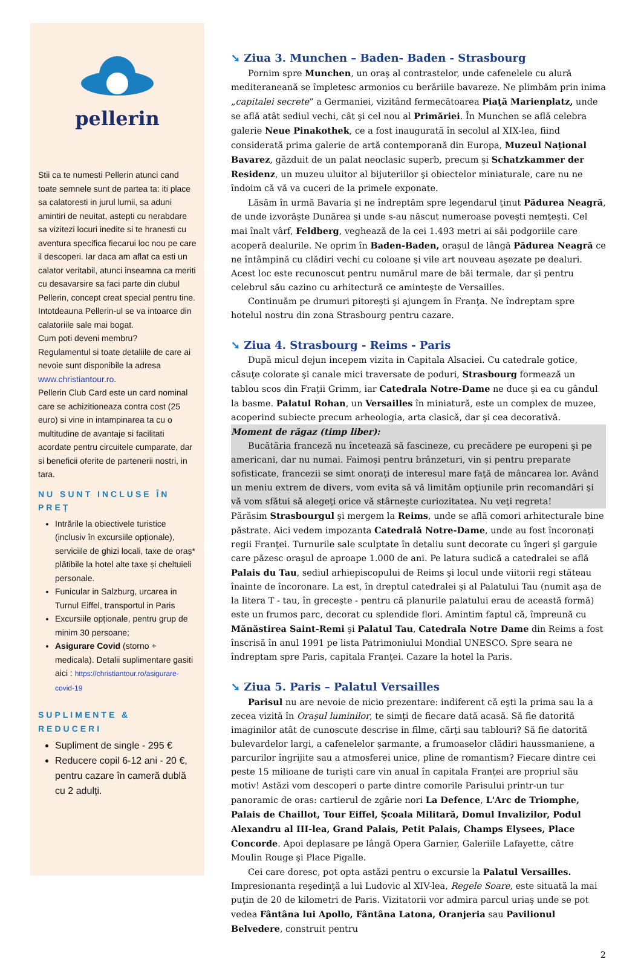pellerin
Stii ca te numesti Pellerin atunci cand toate semnele sunt de partea ta: iti place sa calatoresti in jurul lumii, sa aduni amintiri de neuitat, astepti cu nerabdare sa vizitezi locuri inedite si te hranesti cu aventura specifica fiecarui loc nou pe care il descoperi. Iar daca am aflat ca esti un calator veritabil, atunci inseamna ca meriti cu desavarsire sa faci parte din clubul Pellerin, concept creat special pentru tine. Intotdeauna Pellerin-ul se va intoarce din calatoriile sale mai bogat.
Cum poti deveni membru?
Regulamentul si toate detaliile de care ai nevoie sunt disponibile la adresa www.christiantour.ro.
Pellerin Club Card este un card nominal care se achizitioneaza contra cost (25 euro) si vine in intampinarea ta cu o multitudine de avantaje si facilitati acordate pentru circuitele cumparate, dar si beneficii oferite de partenerii nostri, in tara.
NU SUNT INCLUSE ÎN PREȚ
Intrările la obiectivele turistice (inclusiv în excursiile opționale), serviciile de ghizi locali, taxe de oraș* plătibile la hotel alte taxe și cheltuieli personale.
Funicular in Salzburg, urcarea in Turnul Eiffel, transportul in Paris
Excursiile opționale, pentru grup de minim 30 persoane;
Asigurare Covid (storno + medicala). Detalii suplimentare gasiti aici : https://christiantour.ro/asigurare-covid-19
SUPLIMENTE & REDUCERI
Supliment de single - 295 €
Reducere copil 6-12 ani - 20 €, pentru cazare în cameră dublă cu 2 adulți.
➘ Ziua 3. Munchen – Baden- Baden - Strasbourg
Pornim spre Munchen, un oraş al contrastelor, unde cafenelele cu alură mediteraneană se împletesc armonios cu berăriile bavareze. Ne plimbăm prin inima „capitalei secrete” a Germaniei, vizitând fermecătoarea Piaţă Marienplatz, unde se află atât sediul vechi, cât şi cel nou al Primăriei. În Munchen se află celebra galerie Neue Pinakothek, ce a fost inaugurată în secolul al XIX-lea, fiind considerată prima galerie de artă contemporană din Europa, Muzeul Naţional Bavarez, găzduit de un palat neoclasic superb, precum şi Schatzkammer der Residenz, un muzeu uluitor al bijuteriilor şi obiectelor miniaturale, care nu ne îndoim că vă va cuceri de la primele exponate.
Lăsăm în urmă Bavaria şi ne îndreptăm spre legendarul ţinut Pădurea Neagră, de unde izvorăşte Dunărea şi unde s-au născut numeroase poveşti nemţeşti. Cel mai înalt vârf, Feldberg, veghează de la cei 1.493 metri ai săi podgoriile care acoperă dealurile. Ne oprim în Baden-Baden, oraşul de lângă Pădurea Neagră ce ne întâmpină cu clădiri vechi cu coloane şi vile art nouveau aşezate pe dealuri. Acest loc este recunoscut pentru numărul mare de băi termale, dar şi pentru celebrul său cazino cu arhitectură ce aminteşte de Versailles.
Continuăm pe drumuri pitoreşti şi ajungem în Franţa. Ne îndreptam spre hotelul nostru din zona Strasbourg pentru cazare.
➘ Ziua 4. Strasbourg - Reims - Paris
După micul dejun incepem vizita in Capitala Alsaciei. Cu catedrale gotice, căsuţe colorate şi canale mici traversate de poduri, Strasbourg formează un tablou scos din Fraţii Grimm, iar Catedrala Notre-Dame ne duce şi ea cu gândul la basme. Palatul Rohan, un Versailles în miniatură, este un complex de muzee, acoperind subiecte precum arheologia, arta clasică, dar şi cea decorativă.
Moment de răgaz (timp liber):
Bucătăria franceză nu încetează să fascineze, cu precădere pe europeni şi pe americani, dar nu numai. Faimoşi pentru brânzeturi, vin şi pentru preparate sofisticate, francezii se simt onoraţi de interesul mare faţă de mâncarea lor. Având un meniu extrem de divers, vom evita să vă limităm opţiunile prin recomandări şi vă vom sfătui să alegeţi orice vă stârneşte curiozitatea. Nu veţi regreta!
Părăsim Strasbourgul şi mergem la Reims, unde se află comori arhitecturale bine păstrate. Aici vedem impozanta Catedrală Notre-Dame, unde au fost încoronaţi regii Franţei. Turnurile sale sculptate în detaliu sunt decorate cu îngeri şi garguie care păzesc oraşul de aproape 1.000 de ani. Pe latura sudică a catedralei se află Palais du Tau, sediul arhiepiscopului de Reims şi locul unde viitorii regi stăteau înainte de încoronare. La est, în dreptul catedralei şi al Palatului Tau (numit aşa de la litera T - tau, în greceşte - pentru că planurile palatului erau de această formă) este un frumos parc, decorat cu splendide flori. Amintim faptul că, împreună cu Mănăstirea Saint-Remi şi Palatul Tau, Catedrala Notre Dame din Reims a fost înscrisă în anul 1991 pe lista Patrimoniului Mondial UNESCO. Spre seara ne îndreptam spre Paris, capitala Franţei. Cazare la hotel la Paris.
➘ Ziua 5. Paris – Palatul Versailles
Parisul nu are nevoie de nicio prezentare: indiferent că eşti la prima sau la a zecea vizită în Oraşul luminilor, te simţi de fiecare dată acasă. Să fie datorită imaginilor atât de cunoscute descrise in filme, cărţi sau tablouri? Să fie datorită bulevardelor largi, a cafenelelor şarmante, a frumoaselor clădiri haussmaniene, a parcurilor îngrijite sau a atmosferei unice, pline de romantism? Fiecare dintre cei peste 15 milioane de turişti care vin anual în capitala Franţei are propriul său motiv! Astăzi vom descoperi o parte dintre comorile Parisului printr-un tur panoramic de oras: cartierul de zgârie nori La Defence, L'Arc de Triomphe, Palais de Chaillot, Tour Eiffel, Şcoala Militară, Domul Invalizilor, Podul Alexandru al III-lea, Grand Palais, Petit Palais, Champs Elysees, Place Concorde. Apoi deplasare pe lângă Opera Garnier, Galeriile Lafayette, către Moulin Rouge şi Place Pigalle.
Cei care doresc, pot opta astăzi pentru o excursie la Palatul Versailles.
Impresionanta reşedinţă a lui Ludovic al XIV-lea, Regele Soare, este situată la mai puţin de 20 de kilometri de Paris. Vizitatorii vor admira parcul uriaş unde se pot vedea Fântâna lui Apollo, Fântâna Latona, Oranjeria sau Pavilionul Belvedere, construit pentru
2